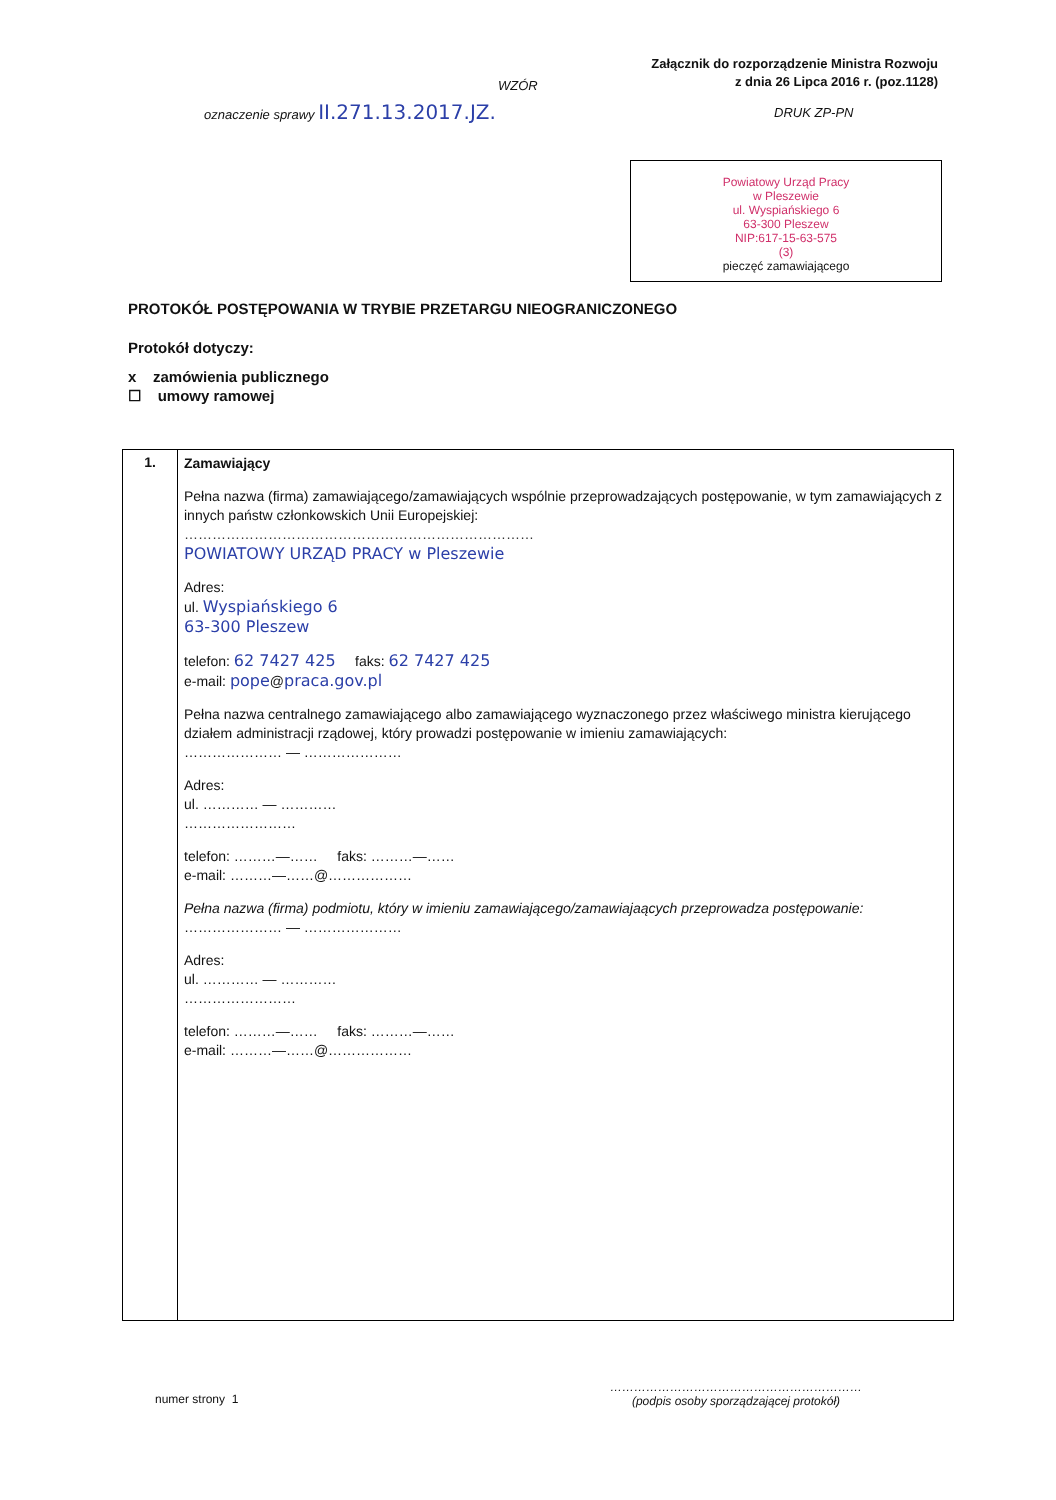Załącznik do rozporządzenie Ministra Rozwoju
z dnia 26 Lipca 2016 r. (poz.1128)
WZÓR
oznaczenie sprawy II.271.13.2017.JZ.
DRUK ZP-PN
Powiatowy Urząd Pracy
w Pleszewie
ul. Wyspiańskiego 6
63-300 Pleszew
NIP:617-15-63-575
(3)
pieczęć zamawiającego
PROTOKÓŁ POSTĘPOWANIA W TRYBIE PRZETARGU NIEOGRANICZONEGO
Protokół dotyczy:
x zamówienia publicznego
☐ umowy ramowej
| 1. | Zamawiający Pełna nazwa (firma) zamawiającego/zamawiających wspólnie przeprowadzających postępowanie, w tym zamawiających z innych państw członkowskich Unii Europejskiej: ………………………………………………………………… POWIATOWY URZĄD PRACY w Pleszewie Adres: ul. Wyspiańskiego 6 63-300 Pleszew telefon: 62 7427 425 faks: 62 7427 425 e-mail: pope @ praca.gov.pl Pełna nazwa centralnego zamawiającego albo zamawiającego wyznaczonego przez właściwego ministra kierującego działem administracji rządowej, który prowadzi postępowanie w imieniu zamawiających: ………………… — ………………… Adres: ul. ………… — ………… …………………… telefon: ………—…… faks: ………—…… e-mail: ………—……@……………… Pełna nazwa (firma) podmiotu, który w imieniu zamawiającego/zamawiajaących przeprowadza postępowanie: ………………… — ………………… Adres: ul. ………… — ………… …………………… telefon: ………—…… faks: ………—…… e-mail: ………—……@……………… |
numer strony 1
………………………………………………………
(podpis osoby sporządzającej protokół)